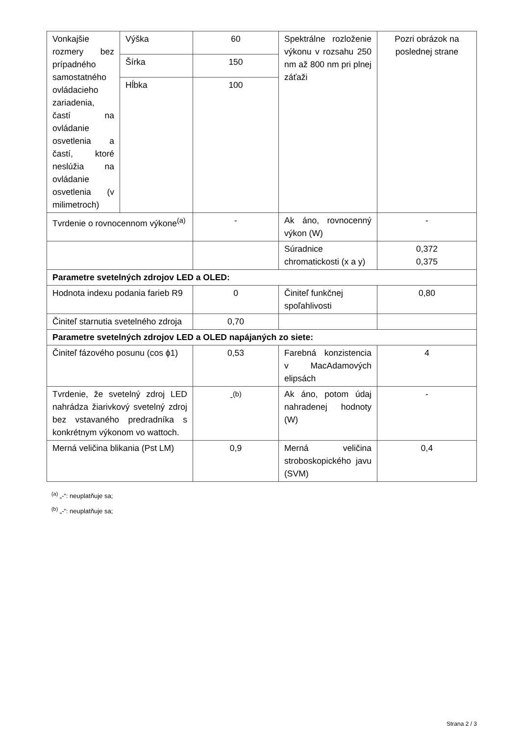| Vonkajšie rozmery bez prípadného samostatného ovládacieho zariadenia, častí na ovládanie osvetlenia a častí, ktoré neslúžia na ovládanie osvetlenia (v milimetroch) | Výška | 60 | Spektrálne rozloženie výkonu v rozsahu 250 nm až 800 nm pri plnej záťaži | Pozri obrázok na poslednej strane |
| | Šírka | 150 | | |
| | Hĺbka | 100 | | |
| Tvrdenie o rovnocennom výkone<sup>(a)</sup> | | - | Ak áno, rovnocenný výkon (W) | - |
| | | | Súradnice chromatickosti (x a y) | 0,372 0,375 |
| Parametre svetelných zdrojov LED a OLED: | | | | |
| Hodnota indexu podania farieb R9 | | 0 | Činiteľ funkčnej spoľahlivosti | 0,80 |
| Činiteľ starnutia svetelného zdroja | | 0,70 | | |
| Parametre svetelných zdrojov LED a OLED napájaných zo siete: | | | | |
| Činiteľ fázového posunu (cos ϕ1) | | 0,53 | Farebná konzistencia v MacAdamových elipsách | 4 |
| Tvrdenie, že svetelný zdroj LED nahrádza žiarivkový svetelný zdroj bez vstavaného predradníka s konkrétnym výkonom vo wattoch. | | -<sup>(b)</sup> | Ak áno, potom údaj nahradenej hodnoty (W) | - |
| Merná veličina blikania (Pst LM) | | 0,9 | Merná veličina stroboskopického javu (SVM) | 0,4 |
<sup>(a)</sup> „-“: neuplatňuje sa;
<sup>(b)</sup> „-“: neuplatňuje sa;
Strana 2 / 3